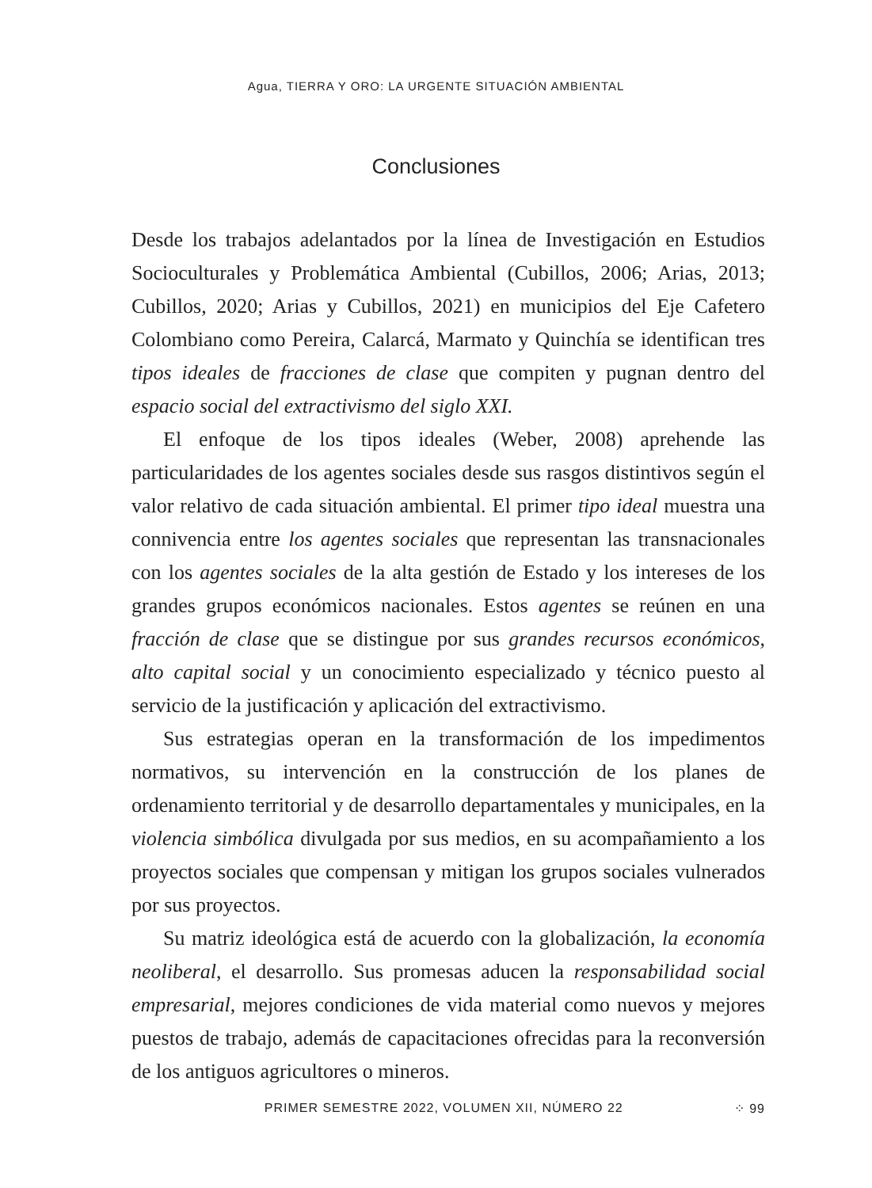Agua, TIERRA Y ORO: LA URGENTE SITUACIÓN AMBIENTAL
Conclusiones
Desde los trabajos adelantados por la línea de Investigación en Estudios Socioculturales y Problemática Ambiental (Cubillos, 2006; Arias, 2013; Cubillos, 2020; Arias y Cubillos, 2021) en municipios del Eje Cafetero Colombiano como Pereira, Calarcá, Marmato y Quinchía se identifican tres tipos ideales de fracciones de clase que compiten y pugnan dentro del espacio social del extractivismo del siglo XXI.
El enfoque de los tipos ideales (Weber, 2008) aprehende las particularidades de los agentes sociales desde sus rasgos distintivos según el valor relativo de cada situación ambiental. El primer tipo ideal muestra una connivencia entre los agentes sociales que representan las transnacionales con los agentes sociales de la alta gestión de Estado y los intereses de los grandes grupos económicos nacionales. Estos agentes se reúnen en una fracción de clase que se distingue por sus grandes recursos económicos, alto capital social y un conocimiento especializado y técnico puesto al servicio de la justificación y aplicación del extractivismo.
Sus estrategias operan en la transformación de los impedimentos normativos, su intervención en la construcción de los planes de ordenamiento territorial y de desarrollo departamentales y municipales, en la violencia simbólica divulgada por sus medios, en su acompañamiento a los proyectos sociales que compensan y mitigan los grupos sociales vulnerados por sus proyectos.
Su matriz ideológica está de acuerdo con la globalización, la economía neoliberal, el desarrollo. Sus promesas aducen la responsabilidad social empresarial, mejores condiciones de vida material como nuevos y mejores puestos de trabajo, además de capacitaciones ofrecidas para la reconversión de los antiguos agricultores o mineros.
PRIMER SEMESTRE 2022, VOLUMEN XII, NÚMERO 22 ⁘ 99